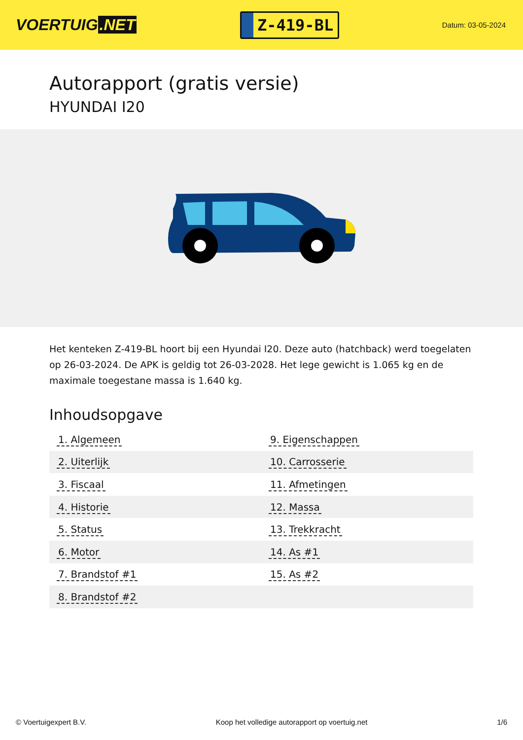VOERTUIG.NET
Z-419-BL
Datum: 03-05-2024
Autorapport (gratis versie)
HYUNDAI I20
Het kenteken Z-419-BL hoort bij een Hyundai I20. Deze auto (hatchback) werd toegelaten op 26-03-2024. De APK is geldig tot 26-03-2028. Het lege gewicht is 1.065 kg en de maximale toegestane massa is 1.640 kg.
Inhoudsopgave
| 1. Algemeen | 9. Eigenschappen |
| 2. Uiterlijk | 10. Carrosserie |
| 3. Fiscaal | 11. Afmetingen |
| 4. Historie | 12. Massa |
| 5. Status | 13. Trekkracht |
| 6. Motor | 14. As #1 |
| 7. Brandstof #1 | 15. As #2 |
| 8. Brandstof #2 | |
© Voertuigexpert B.V. Koop het volledige autorapport op voertuig.net 1/6